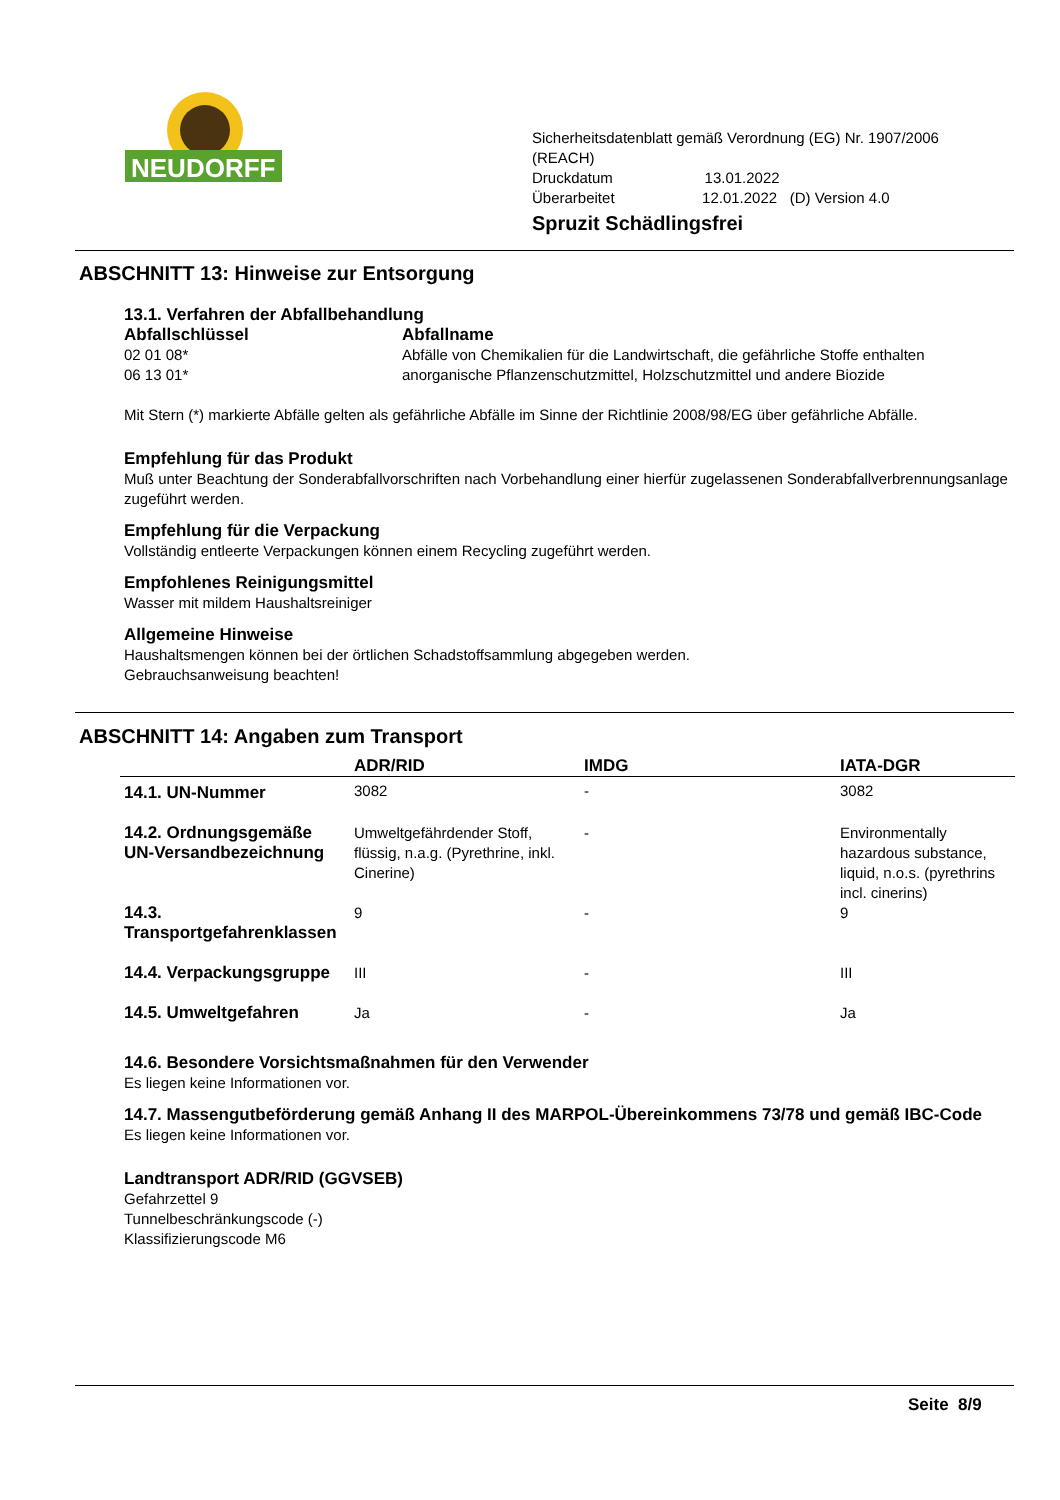NEUDORFF
Sicherheitsdatenblatt gemäß Verordnung (EG) Nr. 1907/2006
(REACH)
Druckdatum 13.01.2022
Überarbeitet 12.01.2022 (D) Version 4.0
Spruzit Schädlingsfrei
ABSCHNITT 13: Hinweise zur Entsorgung
13.1. Verfahren der Abfallbehandlung
| Abfallschlüssel | Abfallname |
| --- | --- |
| 02 01 08* | Abfälle von Chemikalien für die Landwirtschaft, die gefährliche Stoffe enthalten |
| 06 13 01* | anorganische Pflanzenschutzmittel, Holzschutzmittel und andere Biozide |
Mit Stern (*) markierte Abfälle gelten als gefährliche Abfälle im Sinne der Richtlinie 2008/98/EG über gefährliche Abfälle.
Empfehlung für das Produkt
Muß unter Beachtung der Sonderabfallvorschriften nach Vorbehandlung einer hierfür zugelassenen Sonderabfallverbrennungsanlage zugeführt werden.
Empfehlung für die Verpackung
Vollständig entleerte Verpackungen können einem Recycling zugeführt werden.
Empfohlenes Reinigungsmittel
Wasser mit mildem Haushaltsreiniger
Allgemeine Hinweise
Haushaltsmengen können bei der örtlichen Schadstoffsammlung abgegeben werden.
Gebrauchsanweisung beachten!
ABSCHNITT 14: Angaben zum Transport
| | ADR/RID | IMDG | IATA-DGR |
| --- | --- | --- | --- |
| 14.1. UN-Nummer | 3082 | - | 3082 |
| 14.2. Ordnungsgemäße UN-Versandbezeichnung | Umweltgefährdender Stoff, flüssig, n.a.g. (Pyrethrine, inkl. Cinerine) | - | Environmentally hazardous substance, liquid, n.o.s. (pyrethrins incl. cinerins) |
| 14.3. Transportgefahrenklassen | 9 | - | 9 |
| 14.4. Verpackungsgruppe | III | - | III |
| 14.5. Umweltgefahren | Ja | - | Ja |
14.6. Besondere Vorsichtsmaßnahmen für den Verwender
Es liegen keine Informationen vor.
14.7. Massengutbeförderung gemäß Anhang II des MARPOL-Übereinkommens 73/78 und gemäß IBC-Code
Es liegen keine Informationen vor.
Landtransport ADR/RID (GGVSEB)
Gefahrzettel 9
Tunnelbeschränkungscode (-)
Klassifizierungscode M6
Seite 8/9